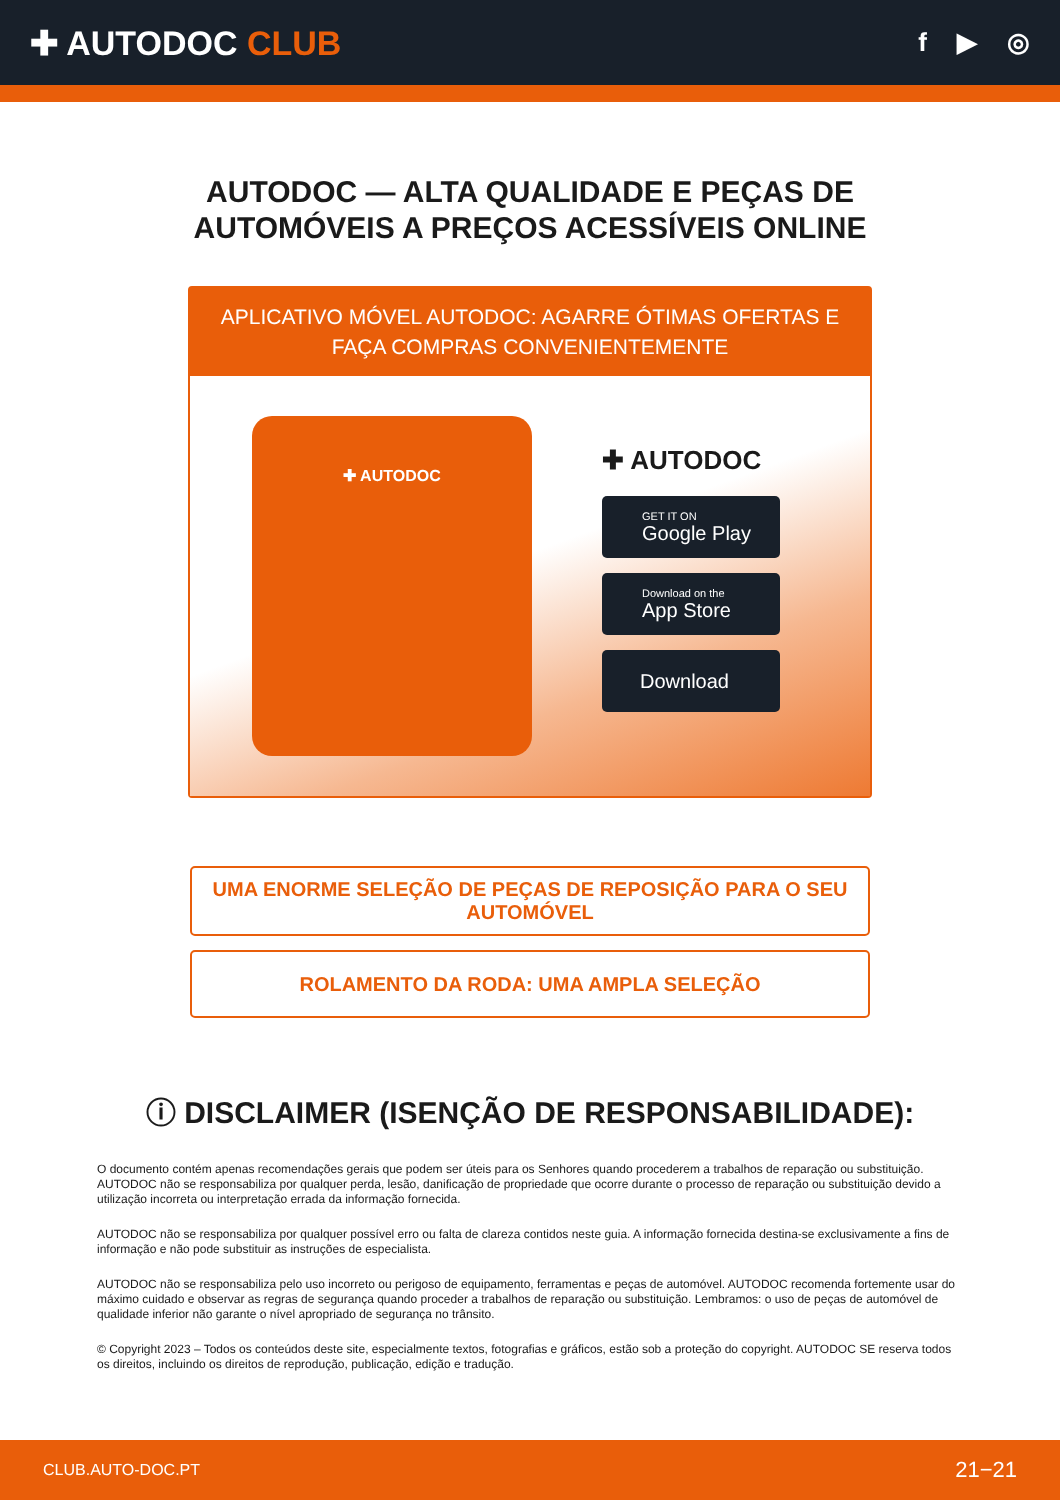✚ AUTODOC CLUB
f ▶ ◎
AUTODOC — ALTA QUALIDADE E PEÇAS DE
AUTOMÓVEIS A PREÇOS ACESSÍVEIS ONLINE
APLICATIVO MÓVEL AUTODOC: AGARRE ÓTIMAS OFERTAS E FAÇA COMPRAS CONVENIENTEMENTE
✚ AUTODOC
✚ AUTODOC
GET IT ON
Google Play
Download on the
App Store
Download
UMA ENORME SELEÇÃO DE PEÇAS DE REPOSIÇÃO PARA O SEU AUTOMÓVEL
ROLAMENTO DA RODA: UMA AMPLA SELEÇÃO
ⓘ DISCLAIMER (ISENÇÃO DE RESPONSABILIDADE):
O documento contém apenas recomendações gerais que podem ser úteis para os Senhores quando procederem a trabalhos de reparação ou substituição. AUTODOC não se responsabiliza por qualquer perda, lesão, danificação de propriedade que ocorre durante o processo de reparação ou substituição devido a utilização incorreta ou interpretação errada da informação fornecida.
AUTODOC não se responsabiliza por qualquer possível erro ou falta de clareza contidos neste guia. A informação fornecida destina-se exclusivamente a fins de informação e não pode substituir as instruções de especialista.
AUTODOC não se responsabiliza pelo uso incorreto ou perigoso de equipamento, ferramentas e peças de automóvel. AUTODOC recomenda fortemente usar do máximo cuidado e observar as regras de segurança quando proceder a trabalhos de reparação ou substituição. Lembramos: o uso de peças de automóvel de qualidade inferior não garante o nível apropriado de segurança no trânsito.
© Copyright 2023 – Todos os conteúdos deste site, especialmente textos, fotografias e gráficos, estão sob a proteção do copyright. AUTODOC SE reserva todos os direitos, incluindo os direitos de reprodução, publicação, edição e tradução.
CLUB.AUTO-DOC.PT 21−21